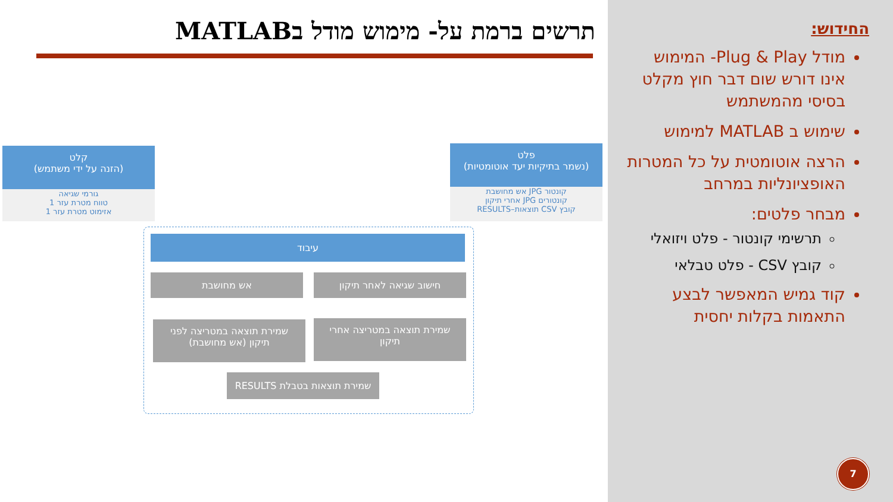תרשים ברמת על- מימוש מודל בMATLAB
קלט
(הזנה על ידי משתמש)
גורמי שגיאה
טווח מטרת עזר 1
אזימוט מטרת עזר 1
פלט
(נשמר בתיקיות יעד אוטומטיות)
קונטור JPG אש מחושבת
קונטורים JPG אחרי תיקון
קובץ CSV תוצאות–RESULTS
עיבוד
אש מחושבת חישוב שגיאה לאחר תיקון
שמירת תוצאה במטריצה לפני
תיקון (אש מחושבת)
שמירת תוצאה במטריצה אחרי
תיקון
שמירת תוצאות בטבלת RESULTS
החידוש:
מודל Plug & Play- המימוש אינו דורש שום דבר חוץ מקלט בסיסי מהמשתמש
שימוש ב MATLAB למימוש
הרצה אוטומטית על כל המטרות האופציונליות במרחב
מבחר פלטים:
תרשימי קונטור - פלט ויזואלי
קובץ CSV - פלט טבלאי
קוד גמיש המאפשר לבצע התאמות בקלות יחסית
7